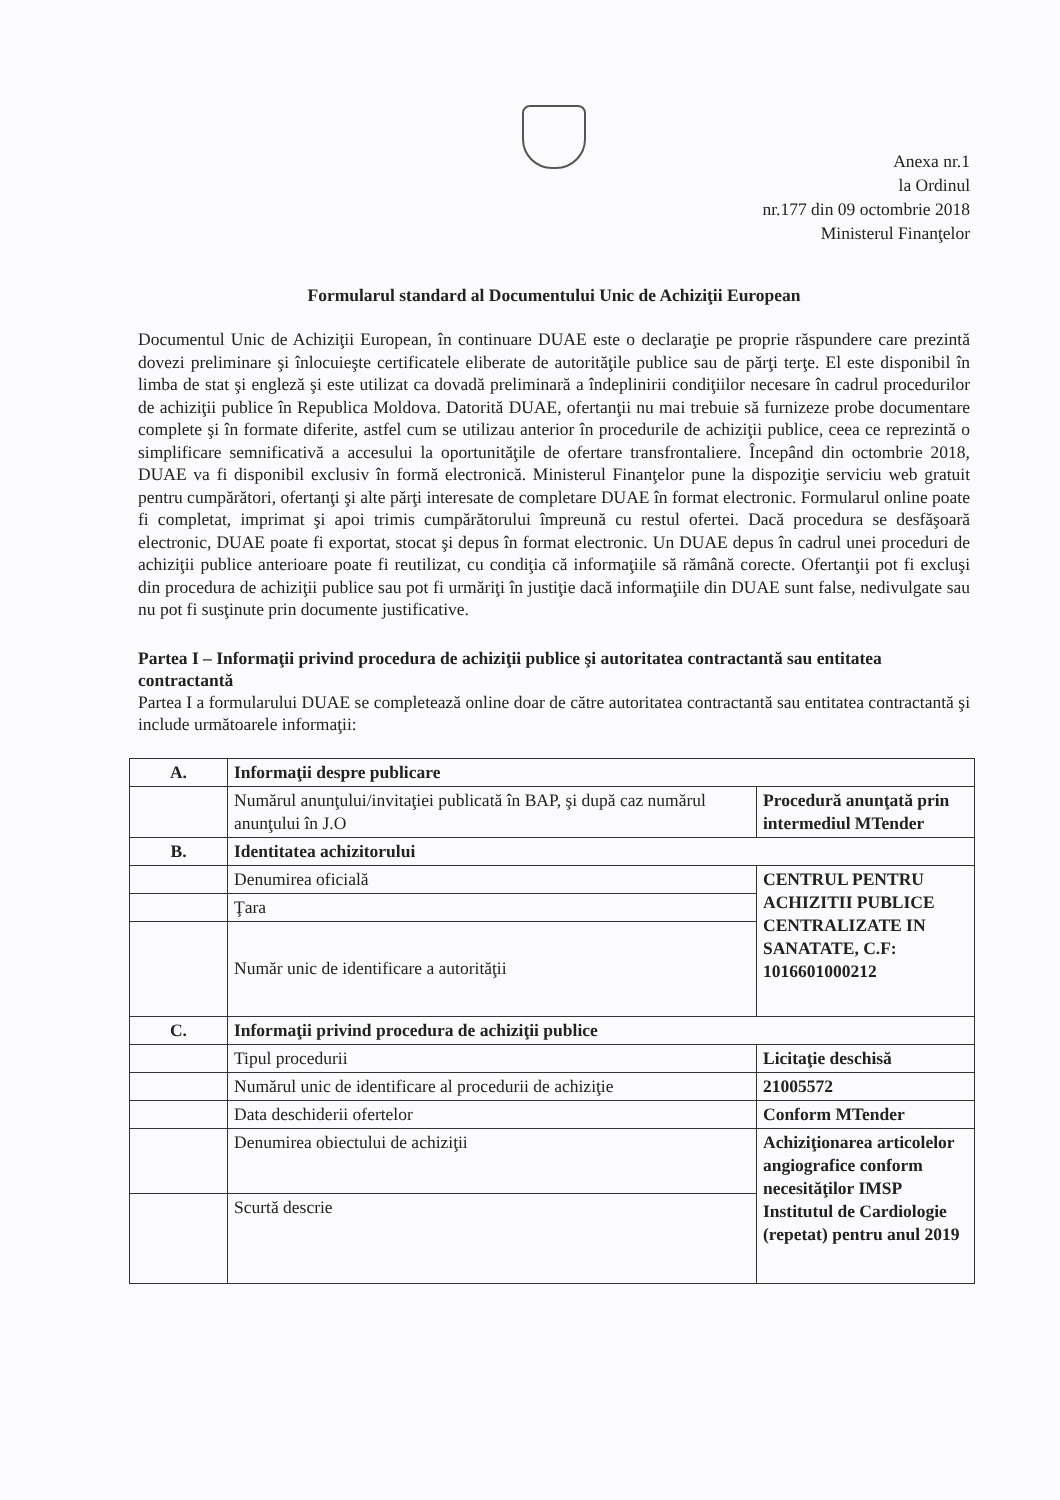Anexa nr.1
la Ordinul
nr.177 din 09 octombrie 2018
Ministerul Finanţelor
Formularul standard al Documentului Unic de Achiziţii European
Documentul Unic de Achiziţii European, în continuare DUAE este o declaraţie pe proprie răspundere care prezintă dovezi preliminare şi înlocuieşte certificatele eliberate de autorităţile publice sau de părţi terţe. El este disponibil în limba de stat şi engleză şi este utilizat ca dovadă preliminară a îndeplinirii condiţiilor necesare în cadrul procedurilor de achiziţii publice în Republica Moldova. Datorită DUAE, ofertanţii nu mai trebuie să furnizeze probe documentare complete şi în formate diferite, astfel cum se utilizau anterior în procedurile de achiziţii publice, ceea ce reprezintă o simplificare semnificativă a accesului la oportunităţile de ofertare transfrontaliere. Începând din octombrie 2018, DUAE va fi disponibil exclusiv în formă electronică. Ministerul Finanţelor pune la dispoziţie serviciu web gratuit pentru cumpărători, ofertanţi şi alte părţi interesate de completare DUAE în format electronic. Formularul online poate fi completat, imprimat şi apoi trimis cumpărătorului împreună cu restul ofertei. Dacă procedura se desfăşoară electronic, DUAE poate fi exportat, stocat şi depus în format electronic. Un DUAE depus în cadrul unei proceduri de achiziţii publice anterioare poate fi reutilizat, cu condiţia că informaţiile să rămână corecte. Ofertanţii pot fi excluşi din procedura de achiziţii publice sau pot fi urmăriţi în justiţie dacă informaţiile din DUAE sunt false, nedivulgate sau nu pot fi susţinute prin documente justificative.
Partea I – Informaţii privind procedura de achiziţii publice şi autoritatea contractantă sau entitatea contractantă
Partea I a formularului DUAE se completează online doar de către autoritatea contractantă sau entitatea contractantă şi include următoarele informaţii:
| A. | Informaţii despre publicare | |
| | Numărul anunţului/invitaţiei publicată în BAP, şi după caz numărul anunţului în J.O | Procedură anunţată prin intermediul MTender |
| B. | Identitatea achizitorului | |
| | Denumirea oficială | CENTRUL PENTRU ACHIZITII PUBLICE CENTRALIZATE IN SANATATE, C.F: 1016601000212 |
| | Ţara | |
| | Număr unic de identificare a autorităţii | |
| C. | Informaţii privind procedura de achiziţii publice | |
| | Tipul procedurii | Licitaţie deschisă |
| | Numărul unic de identificare al procedurii de achiziţie | 21005572 |
| | Data deschiderii ofertelor | Conform MTender |
| | Denumirea obiectului de achiziţii | Achiziţionarea articolelor angiografice conform necesităţilor IMSP Institutul de Cardiologie (repetat) pentru anul 2019 |
| | Scurtă descrie | |